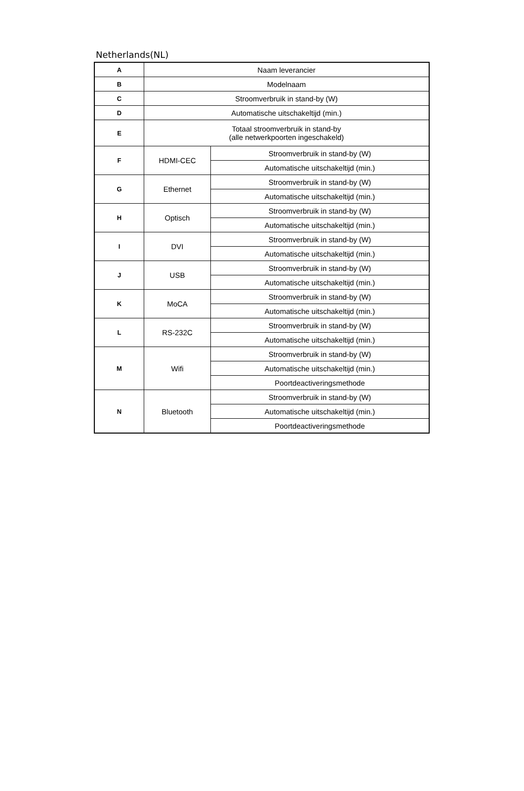Netherlands(NL)
| A | Naam leverancier | |
| B | Modelnaam | |
| C | Stroomverbruik in stand-by (W) | |
| D | Automatische uitschakeltijd (min.) | |
| E | Totaal stroomverbruik in stand-by (alle netwerkpoorten ingeschakeld) | |
| F | HDMI-CEC | Stroomverbruik in stand-by (W) |
| | | Automatische uitschakeltijd (min.) |
| G | Ethernet | Stroomverbruik in stand-by (W) |
| | | Automatische uitschakeltijd (min.) |
| H | Optisch | Stroomverbruik in stand-by (W) |
| | | Automatische uitschakeltijd (min.) |
| I | DVI | Stroomverbruik in stand-by (W) |
| | | Automatische uitschakeltijd (min.) |
| J | USB | Stroomverbruik in stand-by (W) |
| | | Automatische uitschakeltijd (min.) |
| K | MoCA | Stroomverbruik in stand-by (W) |
| | | Automatische uitschakeltijd (min.) |
| L | RS-232C | Stroomverbruik in stand-by (W) |
| | | Automatische uitschakeltijd (min.) |
| M | Wifi | Stroomverbruik in stand-by (W) |
| | | Automatische uitschakeltijd (min.) |
| | | Poortdeactiveringsmethode |
| N | Bluetooth | Stroomverbruik in stand-by (W) |
| | | Automatische uitschakeltijd (min.) |
| | | Poortdeactiveringsmethode |